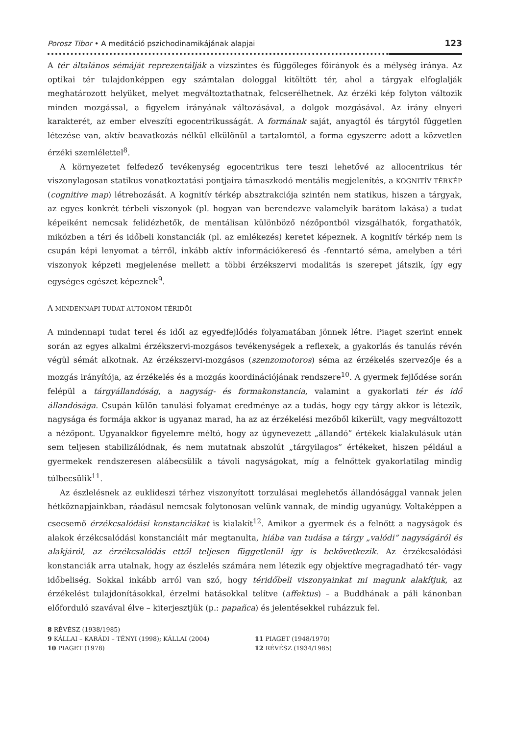Porosz Tibor • A meditáció pszichodinamikájának alapjai 123
A tér általános sémáját reprezentálják a vízszintes és függőleges főirányok és a mélység iránya. Az optikai tér tulajdonképpen egy számtalan dologgal kitöltött tér, ahol a tárgyak elfoglalják meghatározott helyüket, melyet megváltoztathatnak, felcserélhetnek. Az érzéki kép folyton változik minden mozgással, a figyelem irányának változásával, a dolgok mozgásával. Az irány elnyeri karakterét, az ember elveszíti egocentrikusságát. A formának saját, anyagtól és tárgytól független létezése van, aktív beavatkozás nélkül elkülönül a tartalomtól, a forma egyszerre adott a közvetlen érzéki szemlélettel<sup>8</sup>.
A környezetet felfedező tevékenység egocentrikus tere teszi lehetővé az allocentrikus tér viszonylagosan statikus vonatkoztatási pontjaira támaszkodó mentális megjelenítés, a KOGNITÍV TÉRKÉP (cognitive map) létrehozását. A kognitív térkép absztrakciója szintén nem statikus, hiszen a tárgyak, az egyes konkrét térbeli viszonyok (pl. hogyan van berendezve valamelyik barátom lakása) a tudat képeiként nemcsak felidézhetők, de mentálisan különböző nézőpontból vizsgálhatók, forgathatók, miközben a téri és időbeli konstanciák (pl. az emlékezés) keretet képeznek. A kognitív térkép nem is csupán képi lenyomat a térről, inkább aktív információkereső és -fenntartó séma, amelyben a téri viszonyok képzeti megjelenése mellett a többi érzékszervi modalitás is szerepet játszik, így egy egységes egészet képeznek<sup>9</sup>.
A MINDENNAPI TUDAT AUTONOM TÉRIDŐI
A mindennapi tudat terei és idői az egyedfejlődés folyamatában jönnek létre. Piaget szerint ennek során az egyes alkalmi érzékszervi-mozgásos tevékenységek a reflexek, a gyakorlás és tanulás révén végül sémát alkotnak. Az érzékszervi-mozgásos (szenzomotoros) séma az érzékelés szervezője és a mozgás irányítója, az érzékelés és a mozgás koordinációjának rendszere<sup>10</sup>. A gyermek fejlődése során felépül a tárgyállandóság, a nagyság- és formakonstancia, valamint a gyakorlati tér és idő állandósága. Csupán külön tanulási folyamat eredménye az a tudás, hogy egy tárgy akkor is létezik, nagysága és formája akkor is ugyanaz marad, ha az az érzékelési mezőből kikerült, vagy megváltozott a nézőpont. Ugyanakkor figyelemre méltó, hogy az úgynevezett „állandó” értékek kialakulásuk után sem teljesen stabilizálódnak, és nem mutatnak abszolút „tárgyilagos” értékeket, hiszen például a gyermekek rendszeresen alábecsülik a távoli nagyságokat, míg a felnőttek gyakorlatilag mindig túlbecsülik<sup>11</sup>.
Az észlelésnek az euklideszi térhez viszonyított torzulásai meglehetős állandósággal vannak jelen hétköznapjainkban, ráadásul nemcsak folytonosan velünk vannak, de mindig ugyanúgy. Voltaképpen a csecsemő érzékcsalódási konstanciákat is kialakít<sup>12</sup>. Amikor a gyermek és a felnőtt a nagyságok és alakok érzékcsalódási konstanciáit már megtanulta, hiába van tudása a tárgy „valódi” nagyságáról és alakjáról, az érzékcsalódás ettől teljesen függetlenül így is bekövetkezik. Az érzékcsalódási konstanciák arra utalnak, hogy az észlelés számára nem létezik egy objektíve megragadható tér- vagy időbeliség. Sokkal inkább arról van szó, hogy téridőbeli viszonyainkat mi magunk alakítjuk, az érzékelést tulajdonításokkal, érzelmi hatásokkal telítve (affektus) – a Buddhának a páli kánonban előforduló szavával élve – kiterjesztjük (p.: papañca) és jelentésekkel ruházzuk fel.
8 RÉVÉSZ (1938/1985)
9 KÁLLAI – KARÁDI – TÉNYI (1998); KÁLLAI (2004)
10 PIAGET (1978)
11 PIAGET (1948/1970)
12 RÉVÉSZ (1934/1985)